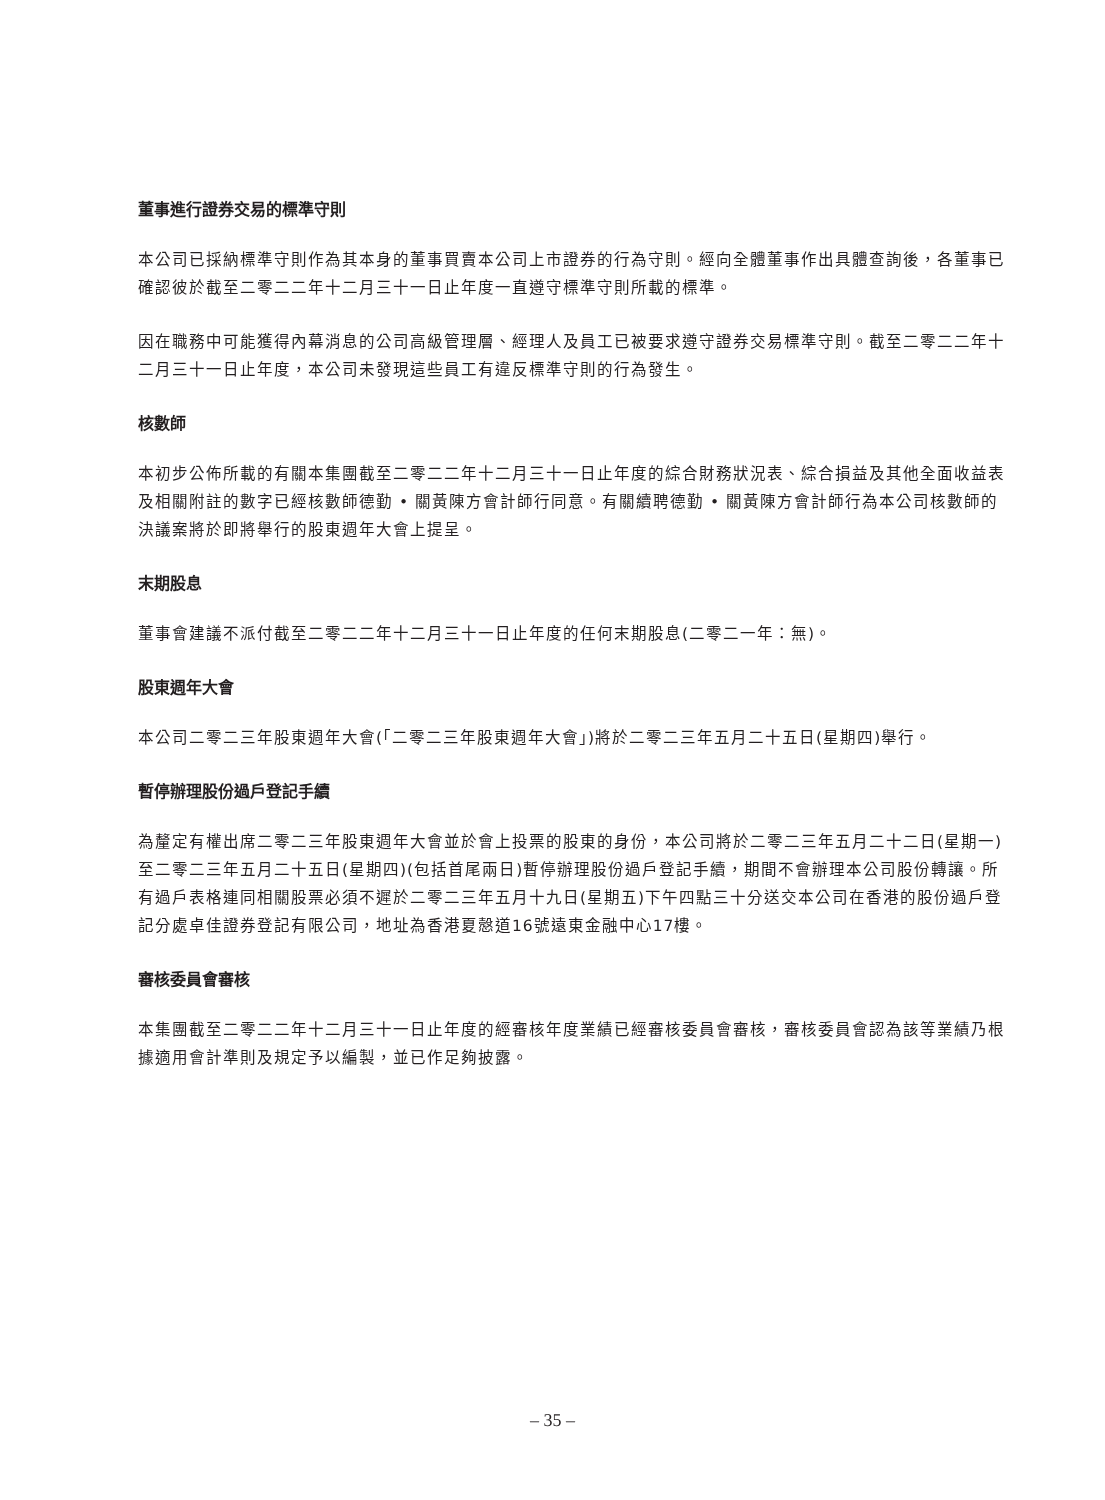董事進行證券交易的標準守則
本公司已採納標準守則作為其本身的董事買賣本公司上市證券的行為守則。經向全體董事作出具體查詢後，各董事已確認彼於截至二零二二年十二月三十一日止年度一直遵守標準守則所載的標準。
因在職務中可能獲得內幕消息的公司高級管理層、經理人及員工已被要求遵守證券交易標準守則。截至二零二二年十二月三十一日止年度，本公司未發現這些員工有違反標準守則的行為發生。
核數師
本初步公佈所載的有關本集團截至二零二二年十二月三十一日止年度的綜合財務狀況表、綜合損益及其他全面收益表及相關附註的數字已經核數師德勤 • 關黃陳方會計師行同意。有關續聘德勤 • 關黃陳方會計師行為本公司核數師的決議案將於即將舉行的股東週年大會上提呈。
末期股息
董事會建議不派付截至二零二二年十二月三十一日止年度的任何末期股息(二零二一年：無)。
股東週年大會
本公司二零二三年股東週年大會(「二零二三年股東週年大會」)將於二零二三年五月二十五日(星期四)舉行。
暫停辦理股份過戶登記手續
為釐定有權出席二零二三年股東週年大會並於會上投票的股東的身份，本公司將於二零二三年五月二十二日(星期一)至二零二三年五月二十五日(星期四)(包括首尾兩日)暫停辦理股份過戶登記手續，期間不會辦理本公司股份轉讓。所有過戶表格連同相關股票必須不遲於二零二三年五月十九日(星期五)下午四點三十分送交本公司在香港的股份過戶登記分處卓佳證券登記有限公司，地址為香港夏慤道16號遠東金融中心17樓。
審核委員會審核
本集團截至二零二二年十二月三十一日止年度的經審核年度業績已經審核委員會審核，審核委員會認為該等業績乃根據適用會計準則及規定予以編製，並已作足夠披露。
– 35 –